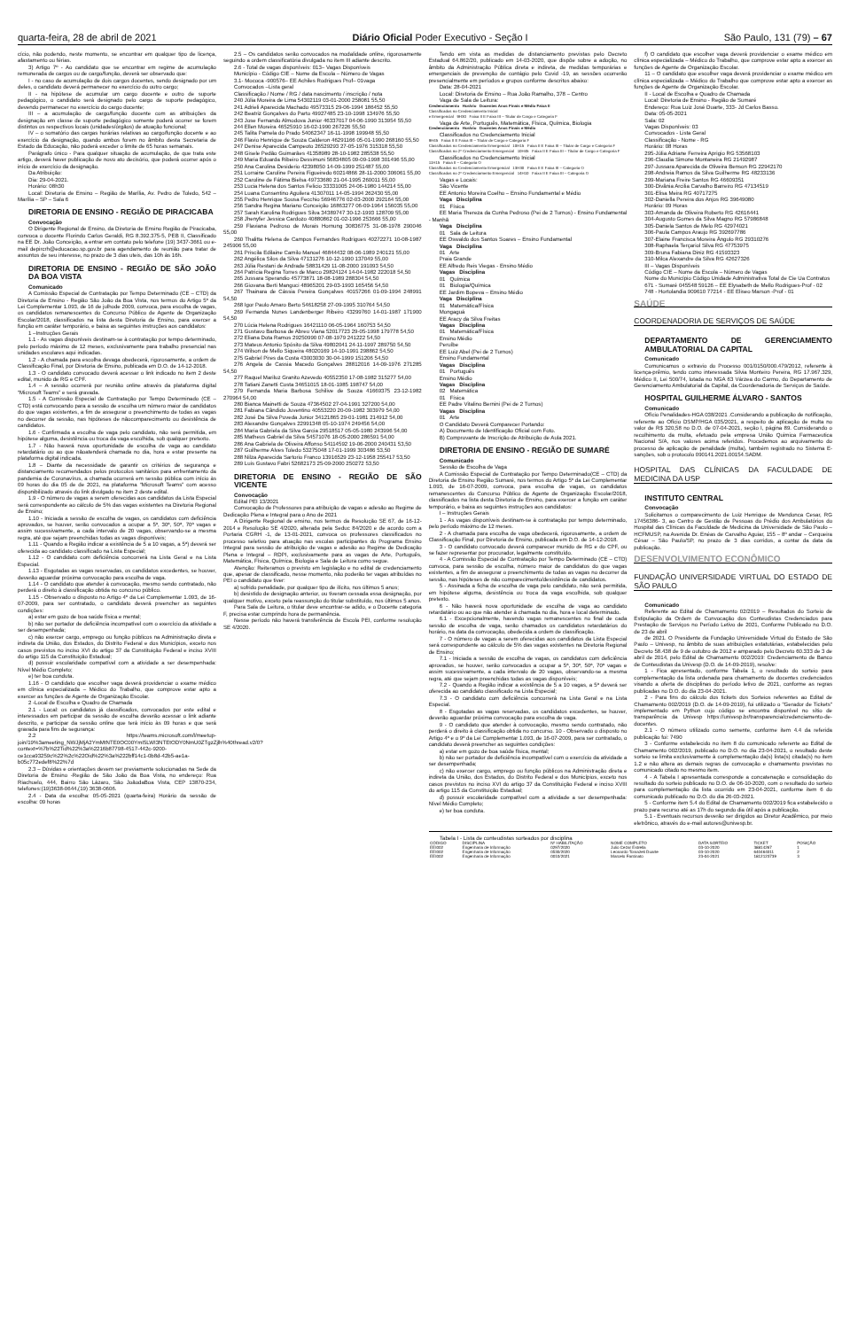quarta-feira, 28 de abril de 2021 Diário Oficial Poder Executivo - Seção I São Paulo, 131 (79) – 67
cício, não podendo, neste momento, se encontrar em qualquer tipo de licença, afastamento ou férias.
3) Artigo 7º - Ao candidato que se encontrar em regime de acumulação remunerada de cargos ou de cargo/função, deverá ser observado que:
I - no caso de acumulação de dois cargos docentes, sendo designado por um deles, o candidato deverá permanecer no exercício do outro cargo;
II - na hipótese de acumular um cargo docente e outro de suporte pedagógico, o candidato será designado pelo cargo de suporte pedagógico, devendo permanecer no exercício do cargo docente;
III – a acumulação de cargo/função docente com as atribuições da designação em classe de suporte pedagógico somente poderá ocorrer se forem distintos os respectivos locais (unidades/órgãos) de atuação funcional;
IV – o somatório das cargas horárias relativas ao cargo/função docente e ao exercício da designação, quando ambos forem no âmbito desta Secretaria de Estado da Educação, não poderá exceder o limite de 65 horas semanais.
Parágrafo único - Para qualquer situação de acumulação, de que trata este artigo, deverá haver publicação de novo ato decisório, que poderá ocorrer após o início de exercício da designação.
Da Atribuição:
Dia: 29-04-2021.
Horário: 08h30
Local: Diretoria de Ensino – Região de Marília, Av. Pedro de Toledo, 542 – Marília – SP – Sala 6
DIRETORIA DE ENSINO - REGIÃO DE PIRACICABA
Convocação
O Dirigente Regional de Ensino, da Diretoria de Ensino Região de Piracicaba, convoca o docente Florindo Carlos Geraldi, RG 8.392.375-5, PEB II, Classificado na EE Dr. João Conceição, a entrar em contato pelo telefone (19) 3437-3661 ou e-mail depircrh@educacao.sp.gov.br para agendamento de reunião para tratar de assuntos de seu interesse, no prazo de 3 dias uteis, das 10h às 16h.
DIRETORIA DE ENSINO - REGIÃO DE SÃO JOÃO DA BOA VISTA
Comunicado
A Comissão Especial de Contratação por Tempo Determinado (CE – CTD) da Diretoria de Ensino - Região São João da Boa Vista, nos termos do Artigo 5º da Lei Complementar 1.093, de 16 de julhode 2009, convoca, para escolha de vagas, os candidatos remanescentes do Concurso Público de Agente de Organização Escolar/2018, classificados na lista desta Diretoria de Ensino, para exercer a função em caráter temporário, e baixa as seguintes instruções aos candidatos:
1 –Instruções Gerais
1.1 - As vagas disponíveis destinam-se à contratação por tempo determinado, pelo período máximo de 12 meses, exclusivamente para trabalho presencial nas unidades escolares aqui indicadas.
1.2 - A chamada para escolha devaga obedecerá, rigorosamente, a ordem de Classificação Final, por Diretoria de Ensino, publicada em D.O. de 14-12-2018.
1.3 - O candidato convocado deverá acessar o link indicado no item 2 deste edital, munido de RG e CPF.
1.4 – A sessão ocorrerá por reunião online através da plataforma digital “Microsoft Teams” e será gravada.
1.5 - A Comissão Especial de Contratação por Tempo Determinado (CE – CTD) está convocando para a sessão de escolha um número maior de candidatos do que vagas existentes, a fim de assegurar o preenchimento de todas as vagas no decorrer da sessão, nas hipóteses de nãocomparecimento ou desistência de candidatos.
1.6 - Confirmada a escolha de vaga pelo candidato, não será permitida, em hipótese alguma, desistência ou troca da vaga escolhida, sob qualquer pretexto.
1.7 - Não haverá nova oportunidade de escolha de vaga ao candidato retardatário ou ao que nãoatenderá chamada no dia, hora e estar presente na plataforma digital indicada.
1.8 – Diante da necessidade de garantir os critérios de segurança e distanciamento recomendados pelos protocolos sanitários para enfrentamento da pandemia de Coronavírus, a chamada ocorrerá em sessão pública com início às 09 horas do dia 05 de de 2021, na plataforma “Microsoft Teams” com acesso disponibilizado através do link divulgado no item 2 deste edital.
1.9 - O número de vagas a serem oferecidas aos candidatos da Lista Especial será correspondente ao cálculo de 5% das vagas existentes na Diretoria Regional de Ensino;
1.10 - Iniciada a sessão de escolha de vagas, os candidatos com deficiência aprovados, se houver, serão convocados a ocupar a 5ª, 30ª, 50ª, 70ª vagas e assim sucessivamente, a cada intervalo de 20 vagas, observando-se a mesma regra, até que sejam preenchidas todas as vagas disponíveis;
1.11 - Quando a Região indicar a existência de 5 a 10 vagas, a 5ª) deverá ser oferecida ao candidato classificado na Lista Especial;
1.12 - O candidato com deficiência concorrerá na Lista Geral e na Lista Especial.
1.13 - Esgotadas as vagas reservadas, os candidatos excedentes, se houver, deverão aguardar próxima convocação para escolha de vaga.
1.14 - O candidato que atender à convocação, mesmo sendo contratado, não perderá o direito à classificação obtida no concurso público.
1.15 - Observado o disposto no Artigo 4º da Lei Complementar 1.093, de 16-07-2009, para ser contratado, o candidato deverá preencher as seguintes condições:
a) estar em gozo de boa saúde física e mental;
b) não ser portador de deficiência incompatível com o exercício da atividade a ser desempenhada;
c) não exercer cargo, emprego ou função públicos na Administração direta e indireta da União, dos Estados, do Distrito Federal e dos Municípios, exceto nos casos previstos no inciso XVI do artigo 37 da Constituição Federal e inciso XVIII do artigo 115 da Constituição Estadual;
d) possuir escolaridade compatível com a atividade a ser desempenhada: Nível Médio Completo;
e) ter boa conduta.
1.16 - O candidato que escolher vaga deverá providenciar o exame médico em clínica especializada – Médico do Trabalho, que comprove estar apto a exercer as funções de Agente de Organização Escolar.
2 -Local de Escolha e Quadro de Chamada
2.1 - Local: os candidatos já classificados, convocados por este edital e interessados em participar da sessão de escolha deverão acessar o link adiante descrito, e participar da sessão online que terá início às 09 horas e que será gravada para fins de segurança:
2.2 https://teams.microsoft.com/l/meetup-join/19%3ameeting_NWJjMjA2YmMtNTE0OC00YmI5LWI3NTEtODY0NmU0ZTgzZjlh%40thread.v2/0?context=%7b%22Tid%22%3a%2216b87798-4517-442c-9200-ce1cca93259c%22%2c%22Oid%22%3a%222bff14c1-0b8d-42b5-ae1a-b05c772edef8%22%7d
2.3 – Dúvidas e orientações devem ser previamente solucionadas na Sede da Diretoria de Ensino -Região de São João da Boa Vista, no endereço: Rua Riachuelo, 444, Bairro São Lázaro, São JoãodaBoa Vista, CEP 13870-234, telefones:(19)3638-0644,(19) 3638-0606.
2.4 - Data da escolha: 05-05-2021 (quarta-feira) Horário da sessão de escolha: 09 horas
2.5 – Os candidatos serão convocados na modalidade online, rigorosamente seguindo a ordem classificatória divulgada no item III adiante descrito.
2.6 - Total de vagas disponíveis: 013– Vagas Disponíveis
Município - Código CIE – Nome da Escola – Número de Vagas
3.1- Mococa -900576– EE Achiles Rodrigues Prof– 01vaga
Convocados –Lista geral
Classificação / Nome / RG / data nascimento / inscrição / nota
240 Júlia Moreira de Lima 54302119 03-01-2000 258081 55,50
241 Adrieli Aparecida Machado 49573315 29-06-1994 186452 55,50
242 Beatriz Gonçalves do Parto 49927485 23-10-1998 134976 55,50
243 Jose Fernando Almodova Junior 46337017 04-06-1990 313954 55,50
244 Ellen Moreira 46525910 16-02-1990 267226 55,50
245 Talita Pamela do Prado 54062347 16-11-1998 199948 55,50
246 Flavio Henrique de Souza Calderon 46291166 05-01-1990 268160 55,50
247 Denise Aparecida Campeoto 26529293 27-05-1976 315318 55,50
248 Gisele Pedão Guimarães 41358989 28-10-1982 285538 55,50
249 Maria Eduarda Ribeiro Dessimoni 56834805 09-09-1998 301496 55,00
250 Ana Carolina Desiderio 42398050 14-09-1999 251487 55,00
251 Lorraine Caroline Pereira Figueiredo 60214866 28-11-2000 306061 55,00
252 Caroline de Fátima Bielsa 49733680 21-04-1995 260011 55,00
253 Lucia Helena dos Santos Felicio 33331005 24-06-1980 144214 55,00
254 Luana Consentino Aguilera 41307011 14-05-1994 262430 55,00
255 Pedro Henrique Sousa Fecchio 56946776 02-03-2000 292164 55,00
256 Sandra Regina Mariano Conceição 16863277 06-09-1964 156035 55,00
257 Sarah Karolina Rodrigues Silva 34389747 30-12-1993 128709 55,00
258 Jhenyfer Jessica Cardozo 40880862 01-02-1996 253666 55,00
259 Flaviana Pedroso de Morais Hornung 30836775 31-08-1978 290046 55,00
260 Thalitta Helena de Campos Fernandes Rodrigues 40272271 10-08-1987 245906 55,00
261 Priscila Edilaine Camilo Manoel 46844432 08-06-1989 240121 55,00
262 Angélica Silos da Silva 47131276 10-12-1990 137049 55,00
263 Júlia Restani de Andrade 58831429 11-08-2000 191093 54,50
264 Patricia Regina Torres de Marco 29824124 14-04-1982 222018 54,50
265 Jussara Sperandio 45773871 18-08-1989 288304 54,50
266 Giovana Berti Manguci 48965201 29-03-1993 165456 54,50
267 Thainara de Cássia Pereira Gonçalves 40157266 01-09-1994 248991 54,50
268 Igor Paulo Amaro Berto 54618258 27-09-1995 310764 54,50
269 Fernanda Nunes Landenberger Ribeiro 43299760 14-01-1987 171900 54,50
270 Lúcia Helena Rodrigues 16421110 06-05-1964 160753 54,50
271 Gustavo Barbosa de Abreu Viana 52017723 29-05-1998 179778 54,50
272 Eliana Dota Ramos 29250990 07-08-1979 241222 54,50
273 Mateus Antonio Spósito da Silva 49802041 24-11-1997 289750 54,50
274 Wilson de Mello Siqueira 48020169 14-10-1991 298862 54,50
275 Gabriel Pires da Costa 43003030 30-04-1999 151206 54,50
276 Angela de Cassia Macedo Gonçalves 28812016 14-09-1976 271285 54,50
277 Raquel Mariluz Granito Azevedo 40552350 17-08-1982 315277 54,00
278 Tatiani Zanetti Costa 34651015 18-01-1985 198747 54,00
279 Fernanda Maria Barbosa Schilive de Souza 41669375 23-12-1982 270964 54,00
280 Bianca Mainetti de Souza 47364502 27-04-1991 327200 54,00
281 Fabiana Cândido Juventino 40553220 20-09-1982 303979 54,00
282 José Da Silva Poveda Junior 34121865 29-01-1981 214912 54,00
283 Alexandre Gonçalves 22991348 05-10-1974 249456 54,00
284 Maria Gabriela da Silva Garcia 29518517 05-05-1980 243996 54,00
285 Matheus Gabriel da Silva 54571076 18-05-2000 286591 54,00
286 Ana Gabriela de Oliveira Affonso 54114592 19-06-2000 240431 53,50
287 Guilherme Alves Toledo 53275048 17-01-1999 303486 53,50
288 Nilza Aparecida Sartorio Franco 13916529 23-12-1958 255417 53,50
289 Luis Gustavo Fabri 52682173 25-09-2000 250272 53,50
DIRETORIA DE ENSINO - REGIÃO DE SÃO VICENTE
Convocação
Edital PEI 13/2021
Convocação de Professores para atribuição de vagas e adesão ao Regime de Dedicação Plena e Integral para o Ano de 2021
A Dirigente Regional de ensino, nos termos da Resolução SE 67, de 16-12-2014 e Resolução SE 4/2020, alterada pela Seduc 84/2020 e de acordo com a Portaria CGRH -1, de 13-01-2021, convoca os professores classificados no processo seletivo para atuação nas escolas participantes do Programa Ensino Integral para sessão de atribuição de vagas e adesão ao Regime de Dedicação Plena e Integral – RDPI, exclusivamente para as vagas de Arte, Português, Matemática, Física, Química, Biologia e Sala de Leitura como segue.
Atenção: Reiteramos o previsto em legislação e no edital de credenciamento que, apesar de classificado, nesse momento, não poderão ter vagas atribuídas no PEI o candidato que tiver:
a) sofrido penalidade, por qualquer tipo de ilícito, nos últimos 5 anos;
b) desistido de designação anterior, ou tiveram cessada essa designação, por qualquer motivo, exceto pela reassunção do titular substituído, nos últimos 5 anos.
Para Sala de Leitura, o titular deve encontrar-se adido, e o Docente categoria F, precisa estar cumprindo hora de permanência.
Nesse período não haverá transferência de Escola PEI, conforme resolução SE 4/2020.
Tendo em vista as medidas de distanciamento previstas pelo Decreto Estadual 64.862/20, publicado em 14-03-2020, que dispõe sobre a adoção, no âmbito da Administração Pública direta e indireta, de medidas temporárias e emergenciais de prevenção de contágio pelo Covid -19, as sessões ocorrerão presencialmente em períodos e grupos conforme descritos abaixo:
Data: 28-04-2021
Local: Diretoria de Ensino – Rua João Ramalho, 378 – Centro
Vaga de Sala de Leitura:
Credenciamento Horário Docentes Anos Finais e Médio Faixa II
Classificados no Credenciamento Inicial
e Emergencial 9H30 Faixa II E Faixa III – Titular de Cargo e Categoria F
Vaga de Arte, Português, Matemática, Física, Química, Biologia
Credenciamento Horário Docentes Anos Finais e Médio
Classificados no Credenciamento Inicial
9H45 Faixa II E Faixa III – Titular de Cargo e Categoria F
Classificados no Credenciamento Emergencial 10H15 Faixa II E Faixa III – Titular de Cargo e Categoria F
Classificados no 2º Credenciamento Emergencial 10H45 Faixa II E Faixa III – Titular de Cargo e Categoria F
Classificados no Credenciamento Inicial
11H15 Faixa II – Categoria O
Classificados no Credenciamento Emergencial 13H30 Faixa II E Faixa III – Categoria O
Classificados no 2º Credenciamento Emergencial 14H10 Faixa II E Faixa III – Categoria O
Vagas e Locais:
São Vicente
EE Antonio Moreira Coelho – Ensino Fundamental e Médio
Vaga Disciplina
01 Física
EE Maria Thereza da Cunha Pedroso (Pei de 2 Turnos) - Ensino Fundamental - Manhã
Vaga Disciplina
01 Sala de Leitura
EE Oswaldo dos Santos Soares – Ensino Fundamental
Vaga Disciplina
01 Arte
Praia Grande
EE Alfredo Reis Viegas - Ensino Médio
Vagas Disciplina
01 Química
01 Biologia/Química
EE Jardim Bopeva – Ensino Médio
Vaga Disciplina
01 Matemática/Física
Mongaguá
EE Aracy da Silva Freitas
Vagas Disciplina
01 Matemática/Física
Ensino Médio
Peruíbe
EE Luiz Abel (Pei de 2 Turnos)
Ensino Fundamental
Vagas Disciplina
01 Português
Ensino Médio
Vagas Disciplina
02 Matemática
01 Física
EE Padre Vitalino Bernini (Pei de 2 Turnos)
Vagas Disciplina
01 Arte
O Candidato Deverá Comparecer Portando:
A) Documento de Identificação Oficial com Foto.
B) Comprovante de Inscrição de Atribuição de Aula 2021.
DIRETORIA DE ENSINO - REGIÃO DE SUMARÉ
Comunicado
Sessão de Escolha de Vaga
A Comissão Especial de Contratação por Tempo Determinado(CE – CTD) da Diretoria de Ensino Região Sumaré, nos termos do Artigo 5º da Lei Complementar 1.093, de 16-07-2009, convoca, para escolha de vagas, os candidatos remanescentes do Concurso Público de Agente de Organização Escolar/2018, classificados na lista desta Diretoria de Ensino, para exercer a função em caráter temporário, e baixa as seguintes instruções aos candidatos:
I – Instruções Gerais
1 - As vagas disponíveis destinam-se à contratação por tempo determinado, pelo período máximo de 12 meses.
2 - A chamada para escolha de vaga obedecerá, rigorosamente, a ordem de Classificação Final, por Diretoria de Ensino, publicada em D.O. de 14-12-2018.
3 - O candidato convocado deverá comparecer munido de RG e do CPF, ou se fazer representar por procurador, legalmente constituído.
4 - A Comissão Especial de Contratação por Tempo Determinado (CE – CTD) convoca, para sessão de escolha, número maior de candidatos do que vagas existentes, a fim de assegurar o preenchimento de todas as vagas no decorrer da sessão, nas hipóteses de não comparecimento/desistência de candidatos.
5 - Assinada a ficha de escolha de vaga pelo candidato, não será permitida, em hipótese alguma, desistência ou troca da vaga escolhida, sob qualquer pretexto.
6 - Não haverá nova oportunidade de escolha de vaga ao candidato retardatário ou ao que não atender à chamada no dia, hora e local determinado.
6.1 - Excepcionalmente, havendo vagas remanescentes no final de cada sessão de escolha de vaga, serão chamados os candidatos retardatários do horário, na data da convocação, obedecida a ordem de classificação.
7 - O número de vagas a serem oferecidas aos candidatos da Lista Especial será correspondente ao cálculo de 5% das vagas existentes na Diretoria Regional de Ensino;
7.1 - Iniciada a sessão de escolha de vagas, os candidatos com deficiência aprovados, se houver, serão convocados a ocupar a 5ª, 30ª, 50ª, 70ª vagas e assim sucessivamente, a cada intervalo de 20 vagas, observando-se a mesma regra, até que sejam preenchidas todas as vagas disponíveis;
7.2 - Quando a Região indicar a existência de 5 a 10 vagas, a 5ª deverá ser oferecida ao candidato classificado na Lista Especial;
7.3 - O candidato com deficiência concorrerá na Lista Geral e na Lista Especial.
8 - Esgotadas as vagas reservadas, os candidatos excedentes, se houver, deverão aguardar próxima convocação para escolha de vaga.
9 - O candidato que atender à convocação, mesmo sendo contratado, não perderá o direito à classificação obtida no concurso. 10 - Observado o disposto no Artigo 4º e o 9º da Lei Complementar 1.093, de 16-07-2009, para ser contratado, o candidato deverá preencher as seguintes condições:
a) estar em gozo de boa saúde física, mental;
b) não ser portador de deficiência incompatível com o exercício da atividade a ser desempenhada;
c) não exercer cargo, emprego ou função públicos na Administração direta e indireta da União, dos Estados, do Distrito Federal e dos Municípios, exceto nos casos previstos no inciso XVI do artigo 37 da Constituição Federal e inciso XVIII do artigo 115 da Constituição Estadual;
d) possuir escolaridade compatível com a atividade a ser desempenhada: Nível Médio Completo;
e) ter boa conduta.
f) O candidato que escolher vaga deverá providenciar o exame médico em clínica especializada – Médico do Trabalho, que comprove estar apto a exercer as funções de Agente de Organização Escolar.
11 – O candidato que escolher vaga deverá providenciar o exame médico em clínica especializada – Médico do Trabalho que comprove estar apto a exercer as funções de Agente de Organização Escolar.
II - Local de Escolha e Quadro de Chamada
Local: Diretoria de Ensino - Região de Sumaré
Endereço: Rua Luiz José Duarte, 333- Jd Carlos Basso.
Data: 05-05-2021
Sala: 02
Vagas Disponíveis: 03
Convocados - Lista Geral
Classificação - Nome - RG
Horário: 08 Horas
295-Júlia Adriane Ferreira Aprigio RG 53568103
296-Claudia Simone Montaneira RG 21492987
297-Jussara Aparecida de Oliveira Benson RG 22942170
298-Andreia Ramos da Silva Guilherme RG 48233136
299-Mariana Freire Santos RG 46609351
300-Divânia Arcilia Carvalho Barreiro RG 47134519
301-Elisa Meira RG 40717275
302-Daniella Pereira dos Anjos RG 39649080
Horário: 09 Horas
303-Amanda de Oliveira Roberto RG 42616441
304-Augusto Gomes da Silva Magno RG 57986848
305-Daniela Santos de Melo RG 42974021
306-Paula Campos Araujo RG 392697786
307-Elaine Francisca Moreira Ângulo RG 29310276
308-Raphaela Terçariol Silva RG 47753975
309-Bruna Fabiana Diniz RG 41593323
310-Milca Alexandre da Silva RG 42627326
III – Vagas Disponíveis
Código CIE – Nome da Escola – Número de Vagas
Nome do Município Código Unidade Administrativa Total de Cie Ua Contratos
671 - Sumaré 045548 59126 – EE Elysabeth de Mello Rodrigues-Prof - 02
748 - Hortolandia 909610 77214 - EE Eliseo Marson -Prof - 01
SAÚDE
COORDENADORIA DE SERVIÇOS DE SAÚDE
DEPARTAMENTO DE GERENCIAMENTO AMBULATORIAL DA CAPITAL
Comunicado
Comunicamos o extravio do Processo 001/0150/000.479/2012, referente à licença-prêmio, tendo como interessada Silvia Monteiro Pereira, RG 17.967.329, Médico II, Lei 500/74, lotada no NGA 63 Várzea do Carmo, do Departamento de Gerenciamento Ambulatorial da Capital, da Coordenadoria de Serviços de Saúde.
HOSPITAL GUILHERME ÁLVARO - SANTOS
Comunicado
Ofício Penalidades-HGA 038/2021 .Considerando a publicação de notificação, referente ao Ofício DSMP/HGA 035/2021, a respeito de aplicação de multa no valor de R$ 320,58 no D.O. de 07-04-2021, seção I, página 89. Considerando o recolhimento da multa, efetuado pela empresa União Quimica Farmaceutica Nacional S/A, nos valores acima referidos. Procedemos ao arquivamento do processo de aplicação de penalidade (multa), também registrado no Sistema E-sanções, sob o protocolo 090141.2021.00154.SADM.
HOSPITAL DAS CLÍNICAS DA FACULDADE DE MEDICINA DA USP
INSTITUTO CENTRAL
Convocação
Solicitamos o comparecimento de Luiz Henrique de Mendonca Cesar, RG 17456386- 3, ao Centro de Gestão de Pessoas do Prédio dos Ambulatórios do Hospital das Clínicas da Faculdade de Medicina da Universidade de São Paulo – HCFMUSP, na Avenida Dr. Enéas de Carvalho Aguiar, 155 – 8º andar – Cerqueira César – São Paulo/SP, no prazo de 3 dias corridos, a contar da data da publicação.
DESENVOLVIMENTO ECONÔMICO
FUNDAÇÃO UNIVERSIDADE VIRTUAL DO ESTADO DE SÃO PAULO
Comunicado
Referente ao Edital de Chamamento 02/2019 – Resultados do Sorteio de Estipulação da Ordem de Convocação dos Conteudistas Credenciados para Prestação de Serviços no Período Letivo de 2021, Conforme Publicado no D.O. de 23 de abril
de 2021. O Presidente da Fundação Universidade Virtual do Estado de São Paulo – Univesp, no âmbito de suas atribuições estatutárias, estabelecidas pelo Decreto 58.438 de 9 de outubro de 2012 e amparado pelo Decreto 60.333 de 3 de abril de 2014, pelo Edital de Chamamento 002/2019: Credenciamento de Banco de Conteudistas da Univesp (D.O. de 14-09-2019), resolve:
1 - Fica apresentado, conforme Tabela 1, o resultado do sorteio para complementação da lista ordenada para chamamento de docentes credenciados visando a oferta de disciplinas do período letivo de 2021, conforme as regras publicadas no D.O. do dia 23-04-2021.
2 - Para fins do cálculo dos tickets dos Sorteios referentes ao Edital de Chamamento 002/2019 (D.O. de 14-09-2019), foi utilizado o "Gerador de Tickets" implementado em Python cujo código se encontra disponível no sítio de transparência da Univesp https://univesp.br/transparencia/credenciamento-de-docentes.
2.1 - O número utilizado como semente, conforme item 4.4 da referida publicação foi: 7490
3 - Conforme estabelecido no item 8 do comunicado referente ao Edital de Chamamento 002/2019, publicado no D.O. no dia 23-04-2021, o resultado deste sorteio se limita exclusivamente à complementação da(s) lista(s) citada(s) no item 1.2 e não altera as demais regras de convocação e chamamento previstas no comunicado citado no mesmo item.
4 - A Tabela I apresentada corresponde a concatenação e consolidação do resultado do sorteio publicado no D.O. de 06-10-2020, com o resultado do sorteio para complementação da lista ocorrido em 23-04-2021, conforme item 6 do comunicado publicado no D.O. do dia 26-03-2021.
5 - Conforme item 5.4 do Edital de Chamamento 002/2019 fica estabelecido o prazo para recurso até as 17h do segundo dia útil após a publicação.
5.1 - Eventuais recursos deverão ser dirigidos ao Diretor Acadêmico, por meio eletrônico, através do e-mail autores@univesp.br.
Tabela I - Lista de conteudistas sorteados por disciplina
| CÓDIGO | DISCIPLINA | Nº HABILITAÇÃO | NOME COMPLETO | DATA SORTEIO | TICKET | POSIÇÃO |
| --- | --- | --- | --- | --- | --- | --- |
| EEI002 | Engenharia de Informação | 0297/2020 | Julio Cezar Estrella | 03-10-2020 | 38814267 | 1 |
| EEI002 | Engenharia de Informação | 0530/2020 | Leonardo Tomazeli Duarte | 03-10-2020 | 640464011 | 2 |
| EEI002 | Engenharia de Informação | 0010/2021 | Marcelo Fantinato | 23-04-2021 | 1812123739 | 3 |